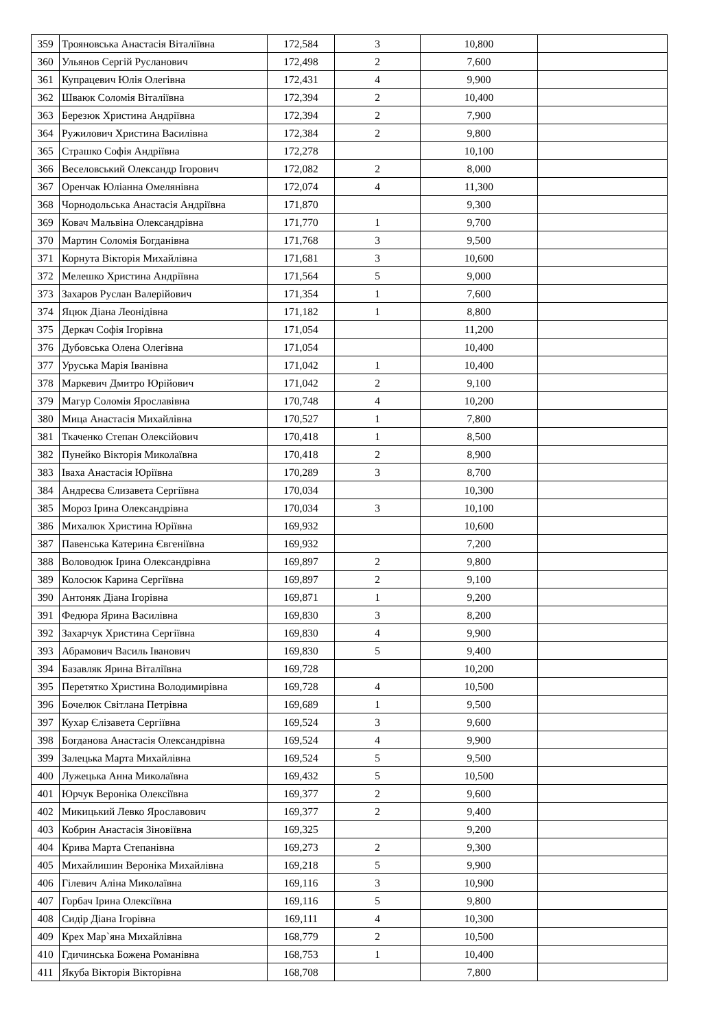| 359 | Трояновська Анастасія Віталіївна | 172,584 | 3 | 10,800 | |
| 360 | Ульянов Сергій Русланович | 172,498 | 2 | 7,600 | |
| 361 | Купрацевич Юлія Олегівна | 172,431 | 4 | 9,900 | |
| 362 | Шваюк Соломія Віталіївна | 172,394 | 2 | 10,400 | |
| 363 | Березюк Христина Андріївна | 172,394 | 2 | 7,900 | |
| 364 | Ружилович Христина Василівна | 172,384 | 2 | 9,800 | |
| 365 | Страшко Софія Андріївна | 172,278 | | 10,100 | |
| 366 | Веселовський Олександр Ігорович | 172,082 | 2 | 8,000 | |
| 367 | Оренчак Юліанна Омелянівна | 172,074 | 4 | 11,300 | |
| 368 | Чорнодольська Анастасія Андріївна | 171,870 | | 9,300 | |
| 369 | Ковач Мальвіна Олександрівна | 171,770 | 1 | 9,700 | |
| 370 | Мартин Соломія Богданівна | 171,768 | 3 | 9,500 | |
| 371 | Корнута Вікторія Михайлівна | 171,681 | 3 | 10,600 | |
| 372 | Мелешко Христина Андріївна | 171,564 | 5 | 9,000 | |
| 373 | Захаров Руслан Валерійович | 171,354 | 1 | 7,600 | |
| 374 | Яцюк Діана Леонідівна | 171,182 | 1 | 8,800 | |
| 375 | Деркач Софія Ігорівна | 171,054 | | 11,200 | |
| 376 | Дубовська Олена Олегівна | 171,054 | | 10,400 | |
| 377 | Уруська Марія Іванівна | 171,042 | 1 | 10,400 | |
| 378 | Маркевич Дмитро Юрійович | 171,042 | 2 | 9,100 | |
| 379 | Магур Соломія Ярославівна | 170,748 | 4 | 10,200 | |
| 380 | Мица Анастасія Михайлівна | 170,527 | 1 | 7,800 | |
| 381 | Ткаченко Степан Олексійович | 170,418 | 1 | 8,500 | |
| 382 | Пунейко Вікторія Миколаївна | 170,418 | 2 | 8,900 | |
| 383 | Іваха Анастасія Юріївна | 170,289 | 3 | 8,700 | |
| 384 | Андреєва Єлизавета Сергіївна | 170,034 | | 10,300 | |
| 385 | Мороз Ірина Олександрівна | 170,034 | 3 | 10,100 | |
| 386 | Михалюк Христина Юріївна | 169,932 | | 10,600 | |
| 387 | Павенська Катерина Євгеніївна | 169,932 | | 7,200 | |
| 388 | Воловодюк Ірина Олександрівна | 169,897 | 2 | 9,800 | |
| 389 | Колосюк Карина Сергіївна | 169,897 | 2 | 9,100 | |
| 390 | Антоняк Діана Ігорівна | 169,871 | 1 | 9,200 | |
| 391 | Федюра Ярина Василівна | 169,830 | 3 | 8,200 | |
| 392 | Захарчук Христина Сергіївна | 169,830 | 4 | 9,900 | |
| 393 | Абрамович Василь Іванович | 169,830 | 5 | 9,400 | |
| 394 | Базавляк Ярина Віталіївна | 169,728 | | 10,200 | |
| 395 | Перетятко Христина Володимирівна | 169,728 | 4 | 10,500 | |
| 396 | Бочелюк Світлана Петрівна | 169,689 | 1 | 9,500 | |
| 397 | Кухар Єлізавета Сергіївна | 169,524 | 3 | 9,600 | |
| 398 | Богданова Анастасія Олександрівна | 169,524 | 4 | 9,900 | |
| 399 | Залецька Марта Михайлівна | 169,524 | 5 | 9,500 | |
| 400 | Лужецька Анна Миколаївна | 169,432 | 5 | 10,500 | |
| 401 | Юрчук Вероніка Олексіївна | 169,377 | 2 | 9,600 | |
| 402 | Микицький Левко Ярославович | 169,377 | 2 | 9,400 | |
| 403 | Кобрин Анастасія Зіновіївна | 169,325 | | 9,200 | |
| 404 | Крива Марта Степанівна | 169,273 | 2 | 9,300 | |
| 405 | Михайлишин Вероніка Михайлівна | 169,218 | 5 | 9,900 | |
| 406 | Гілевич Аліна Миколаївна | 169,116 | 3 | 10,900 | |
| 407 | Горбач Ірина Олексіївна | 169,116 | 5 | 9,800 | |
| 408 | Сидір Діана Ігорівна | 169,111 | 4 | 10,300 | |
| 409 | Крех Мар`яна Михайлівна | 168,779 | 2 | 10,500 | |
| 410 | Гдичинська Божена Романівна | 168,753 | 1 | 10,400 | |
| 411 | Якуба Вікторія Вікторівна | 168,708 | | 7,800 | |